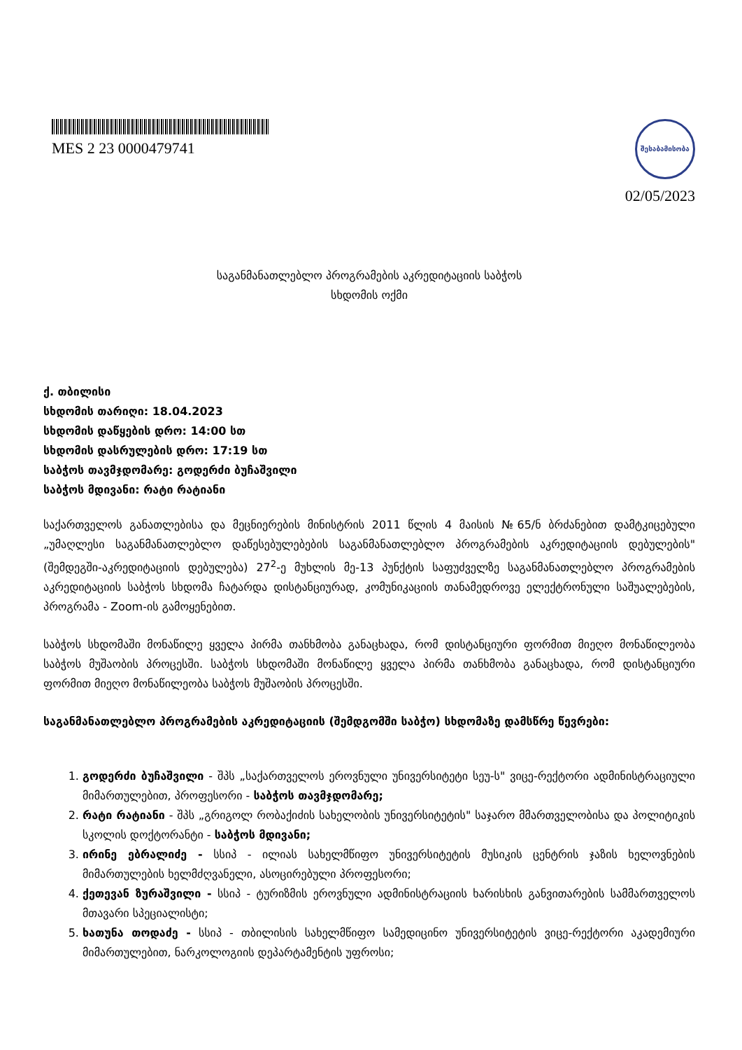MES 2 23 0000479741
შესაბამისობა
02/05/2023
საგანმანათლებლო პროგრამების აკრედიტაციის საბჭოს
სხდომის ოქმი
ქ. თბილისი
სხდომის თარიღი: 18.04.2023
სხდომის დაწყების დრო: 14:00 სთ
სხდომის დასრულების დრო: 17:19 სთ
საბჭოს თავმჯდომარე: გოდერძი ბუჩაშვილი
საბჭოს მდივანი: რატი რატიანი
საქართველოს განათლებისა და მეცნიერების მინისტრის 2011 წლის 4 მაისის №65/ნ ბრძანებით დამტკიცებული „უმაღლესი საგანმანათლებლო დაწესებულებების საგანმანათლებლო პროგრამების აკრედიტაციის დებულების" (შემდეგში-აკრედიტაციის დებულება) 27<sup>2</sup>-ე მუხლის მე-13 პუნქტის საფუძველზე საგანმანათლებლო პროგრამების აკრედიტაციის საბჭოს სხდომა ჩატარდა დისტანციურად, კომუნიკაციის თანამედროვე ელექტრონული საშუალებების, პროგრამა - Zoom-ის გამოყენებით.
საბჭოს სხდომაში მონაწილე ყველა პირმა თანხმობა განაცხადა, რომ დისტანციური ფორმით მიეღო მონაწილეობა საბჭოს მუშაობის პროცესში. საბჭოს სხდომაში მონაწილე ყველა პირმა თანხმობა განაცხადა, რომ დისტანციური ფორმით მიეღო მონაწილეობა საბჭოს მუშაობის პროცესში.
საგანმანათლებლო პროგრამების აკრედიტაციის (შემდგომში საბჭო) სხდომაზე დამსწრე წევრები:
1. გოდერძი ბუჩაშვილი - შპს „საქართველოს ეროვნული უნივერსიტეტი სეუ-ს" ვიცე-რექტორი ადმინისტრაციული მიმართულებით, პროფესორი - საბჭოს თავმჯდომარე;
2. რატი რატიანი - შპს „გრიგოლ რობაქიძის სახელობის უნივერსიტეტის" საჯარო მმართველობისა და პოლიტიკის სკოლის დოქტორანტი - საბჭოს მდივანი;
3. ირინე ებრალიძე - სსიპ - ილიას სახელმწიფო უნივერსიტეტის მუსიკის ცენტრის ჯაზის ხელოვნების მიმართულების ხელმძღვანელი, ასოცირებული პროფესორი;
4. ქეთევან ზურაშვილი - სსიპ - ტურიზმის ეროვნული ადმინისტრაციის ხარისხის განვითარების სამმართველოს მთავარი სპეციალისტი;
5. ხათუნა თოდაძე - სსიპ - თბილისის სახელმწიფო სამედიცინო უნივერსიტეტის ვიცე-რექტორი აკადემიური მიმართულებით, ნარკოლოგიის დეპარტამენტის უფროსი;